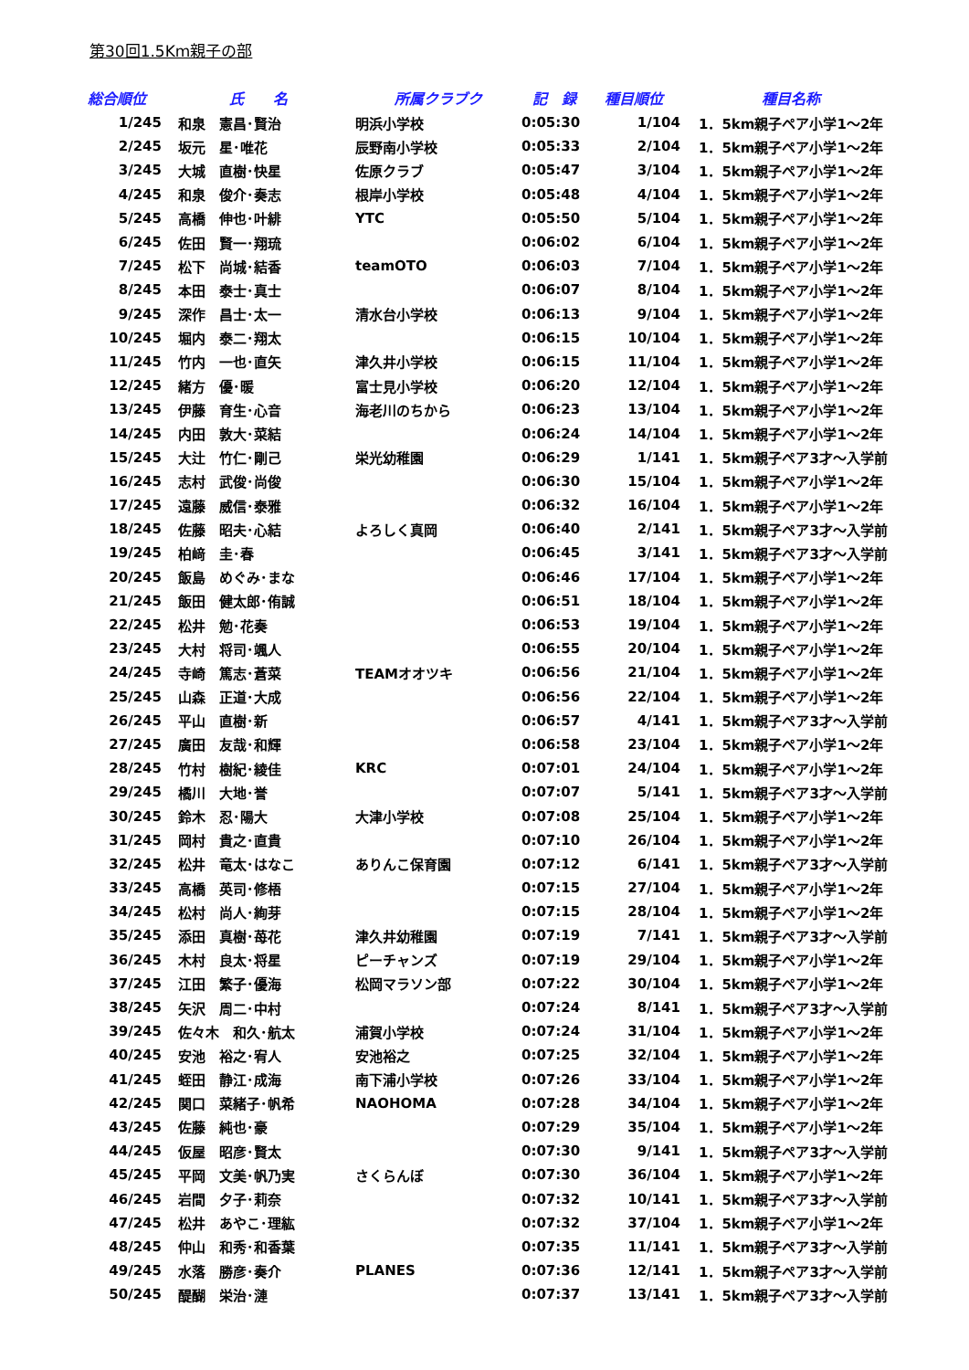第30回1.5Km親子の部
| 総合順位 | 氏 名 | | 所属クラブク | 記 録 | 種目順位 | 種目名称 |
| --- | --- | --- | --- | --- | --- | --- |
| 1/245 | 和泉 | 憲昌･賢治 | 明浜小学校 | 0:05:30 | 1/104 | 1．5km親子ペア小学1～2年 |
| 2/245 | 坂元 | 星･唯花 | 辰野南小学校 | 0:05:33 | 2/104 | 1．5km親子ペア小学1～2年 |
| 3/245 | 大城 | 直樹･快星 | 佐原クラブ | 0:05:47 | 3/104 | 1．5km親子ペア小学1～2年 |
| 4/245 | 和泉 | 俊介･奏志 | 根岸小学校 | 0:05:48 | 4/104 | 1．5km親子ペア小学1～2年 |
| 5/245 | 高橋 | 伸也･叶緋 | YTC | 0:05:50 | 5/104 | 1．5km親子ペア小学1～2年 |
| 6/245 | 佐田 | 賢一･翔琉 | | 0:06:02 | 6/104 | 1．5km親子ペア小学1～2年 |
| 7/245 | 松下 | 尚城･結香 | teamOTO | 0:06:03 | 7/104 | 1．5km親子ペア小学1～2年 |
| 8/245 | 本田 | 泰士･真士 | | 0:06:07 | 8/104 | 1．5km親子ペア小学1～2年 |
| 9/245 | 深作 | 昌士･太一 | 清水台小学校 | 0:06:13 | 9/104 | 1．5km親子ペア小学1～2年 |
| 10/245 | 堀内 | 泰二･翔太 | | 0:06:15 | 10/104 | 1．5km親子ペア小学1～2年 |
| 11/245 | 竹内 | 一也･直矢 | 津久井小学校 | 0:06:15 | 11/104 | 1．5km親子ペア小学1～2年 |
| 12/245 | 緒方 | 優･暖 | 富士見小学校 | 0:06:20 | 12/104 | 1．5km親子ペア小学1～2年 |
| 13/245 | 伊藤 | 育生･心音 | 海老川のちから | 0:06:23 | 13/104 | 1．5km親子ペア小学1～2年 |
| 14/245 | 内田 | 敦大･菜結 | | 0:06:24 | 14/104 | 1．5km親子ペア小学1～2年 |
| 15/245 | 大辻 | 竹仁･剛己 | 栄光幼稚園 | 0:06:29 | 1/141 | 1．5km親子ペア3才～入学前 |
| 16/245 | 志村 | 武俊･尚俊 | | 0:06:30 | 15/104 | 1．5km親子ペア小学1～2年 |
| 17/245 | 遠藤 | 威信･泰雅 | | 0:06:32 | 16/104 | 1．5km親子ペア小学1～2年 |
| 18/245 | 佐藤 | 昭夫･心結 | よろしく真岡 | 0:06:40 | 2/141 | 1．5km親子ペア3才～入学前 |
| 19/245 | 柏﨑 | 圭･春 | | 0:06:45 | 3/141 | 1．5km親子ペア3才～入学前 |
| 20/245 | 飯島 | めぐみ･まな | | 0:06:46 | 17/104 | 1．5km親子ペア小学1～2年 |
| 21/245 | 飯田 | 健太郎･侑誠 | | 0:06:51 | 18/104 | 1．5km親子ペア小学1～2年 |
| 22/245 | 松井 | 勉･花奏 | | 0:06:53 | 19/104 | 1．5km親子ペア小学1～2年 |
| 23/245 | 大村 | 将司･颯人 | | 0:06:55 | 20/104 | 1．5km親子ペア小学1～2年 |
| 24/245 | 寺崎 | 篤志･蒼菜 | TEAMオオツキ | 0:06:56 | 21/104 | 1．5km親子ペア小学1～2年 |
| 25/245 | 山森 | 正道･大成 | | 0:06:56 | 22/104 | 1．5km親子ペア小学1～2年 |
| 26/245 | 平山 | 直樹･新 | | 0:06:57 | 4/141 | 1．5km親子ペア3才～入学前 |
| 27/245 | 廣田 | 友哉･和輝 | | 0:06:58 | 23/104 | 1．5km親子ペア小学1～2年 |
| 28/245 | 竹村 | 樹紀･綾佳 | KRC | 0:07:01 | 24/104 | 1．5km親子ペア小学1～2年 |
| 29/245 | 橘川 | 大地･誉 | | 0:07:07 | 5/141 | 1．5km親子ペア3才～入学前 |
| 30/245 | 鈴木 | 忍･陽大 | 大津小学校 | 0:07:08 | 25/104 | 1．5km親子ペア小学1～2年 |
| 31/245 | 岡村 | 貴之･直貴 | | 0:07:10 | 26/104 | 1．5km親子ペア小学1～2年 |
| 32/245 | 松井 | 竜太･はなこ | ありんこ保育園 | 0:07:12 | 6/141 | 1．5km親子ペア3才～入学前 |
| 33/245 | 高橋 | 英司･修梧 | | 0:07:15 | 27/104 | 1．5km親子ペア小学1～2年 |
| 34/245 | 松村 | 尚人･絢芽 | | 0:07:15 | 28/104 | 1．5km親子ペア小学1～2年 |
| 35/245 | 添田 | 真樹･苺花 | 津久井幼稚園 | 0:07:19 | 7/141 | 1．5km親子ペア3才～入学前 |
| 36/245 | 木村 | 良太･将星 | ピーチャンズ | 0:07:19 | 29/104 | 1．5km親子ペア小学1～2年 |
| 37/245 | 江田 | 繁子･優海 | 松岡マラソン部 | 0:07:22 | 30/104 | 1．5km親子ペア小学1～2年 |
| 38/245 | 矢沢 | 周二･中村 | | 0:07:24 | 8/141 | 1．5km親子ペア3才～入学前 |
| 39/245 | 佐々木 和久･航太 | | 浦賀小学校 | 0:07:24 | 31/104 | 1．5km親子ペア小学1～2年 |
| 40/245 | 安池 | 裕之･宥人 | 安池裕之 | 0:07:25 | 32/104 | 1．5km親子ペア小学1～2年 |
| 41/245 | 蛭田 | 静江･成海 | 南下浦小学校 | 0:07:26 | 33/104 | 1．5km親子ペア小学1～2年 |
| 42/245 | 関口 | 菜緒子･帆希 | NAOHOMA | 0:07:28 | 34/104 | 1．5km親子ペア小学1～2年 |
| 43/245 | 佐藤 | 純也･豪 | | 0:07:29 | 35/104 | 1．5km親子ペア小学1～2年 |
| 44/245 | 仮屋 | 昭彦･賢太 | | 0:07:30 | 9/141 | 1．5km親子ペア3才～入学前 |
| 45/245 | 平岡 | 文美･帆乃実 | さくらんぼ | 0:07:30 | 36/104 | 1．5km親子ペア小学1～2年 |
| 46/245 | 岩間 | 夕子･莉奈 | | 0:07:32 | 10/141 | 1．5km親子ペア3才～入学前 |
| 47/245 | 松井 | あやこ･理紘 | | 0:07:32 | 37/104 | 1．5km親子ペア小学1～2年 |
| 48/245 | 仲山 | 和秀･和香葉 | | 0:07:35 | 11/141 | 1．5km親子ペア3才～入学前 |
| 49/245 | 水落 | 勝彦･奏介 | PLANES | 0:07:36 | 12/141 | 1．5km親子ペア3才～入学前 |
| 50/245 | 醍醐 | 栄治･漣 | | 0:07:37 | 13/141 | 1．5km親子ペア3才～入学前 |